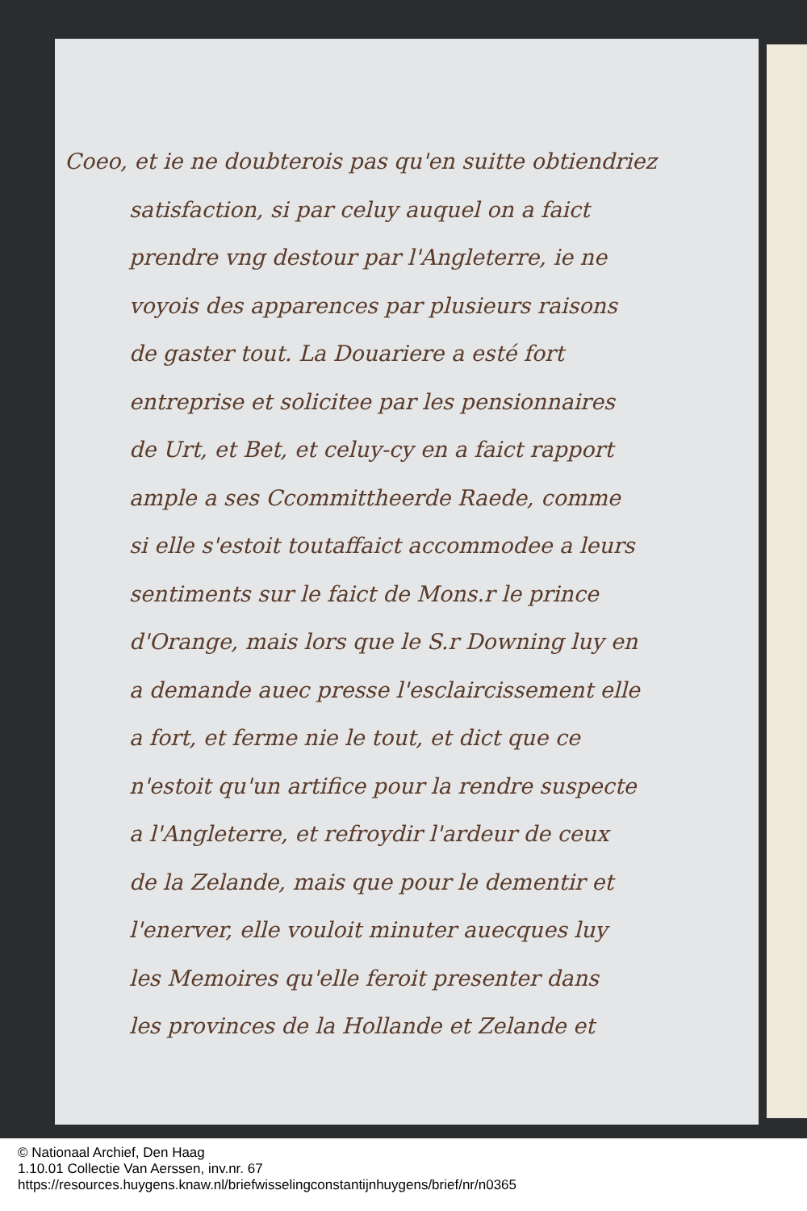Coeo, et ie ne doubterois pas qu'en suitte obtiendriez
satisfaction, si par celuy auquel on a faict
prendre vng destour par l'Angleterre, ie ne
voyois des apparences par plusieurs raisons
de gaster tout. La Douariere a esté fort
entreprise et solicitee par les pensionnaires
de Urt, et Bet, et celuy-cy en a faict rapport
ample a ses Ccommittheerde Raede, comme
si elle s'estoit toutaffaict accommodee a leurs
sentiments sur le faict de Mons.r le prince
d'Orange, mais lors que le S.r Downing luy en
a demande auec presse l'esclaircissement elle
a fort, et ferme nie le tout, et dict que ce
n'estoit qu'un artifice pour la rendre suspecte
a l'Angleterre, et refroydir l'ardeur de ceux
de la Zelande, mais que pour le dementir et
l'enerver, elle vouloit minuter auecques luy
les Memoires qu'elle feroit presenter dans
les provinces de la Hollande et Zelande et
© Nationaal Archief, Den Haag
1.10.01 Collectie Van Aerssen, inv.nr. 67
https://resources.huygens.knaw.nl/briefwisselingconstantijnhuygens/brief/nr/n0365